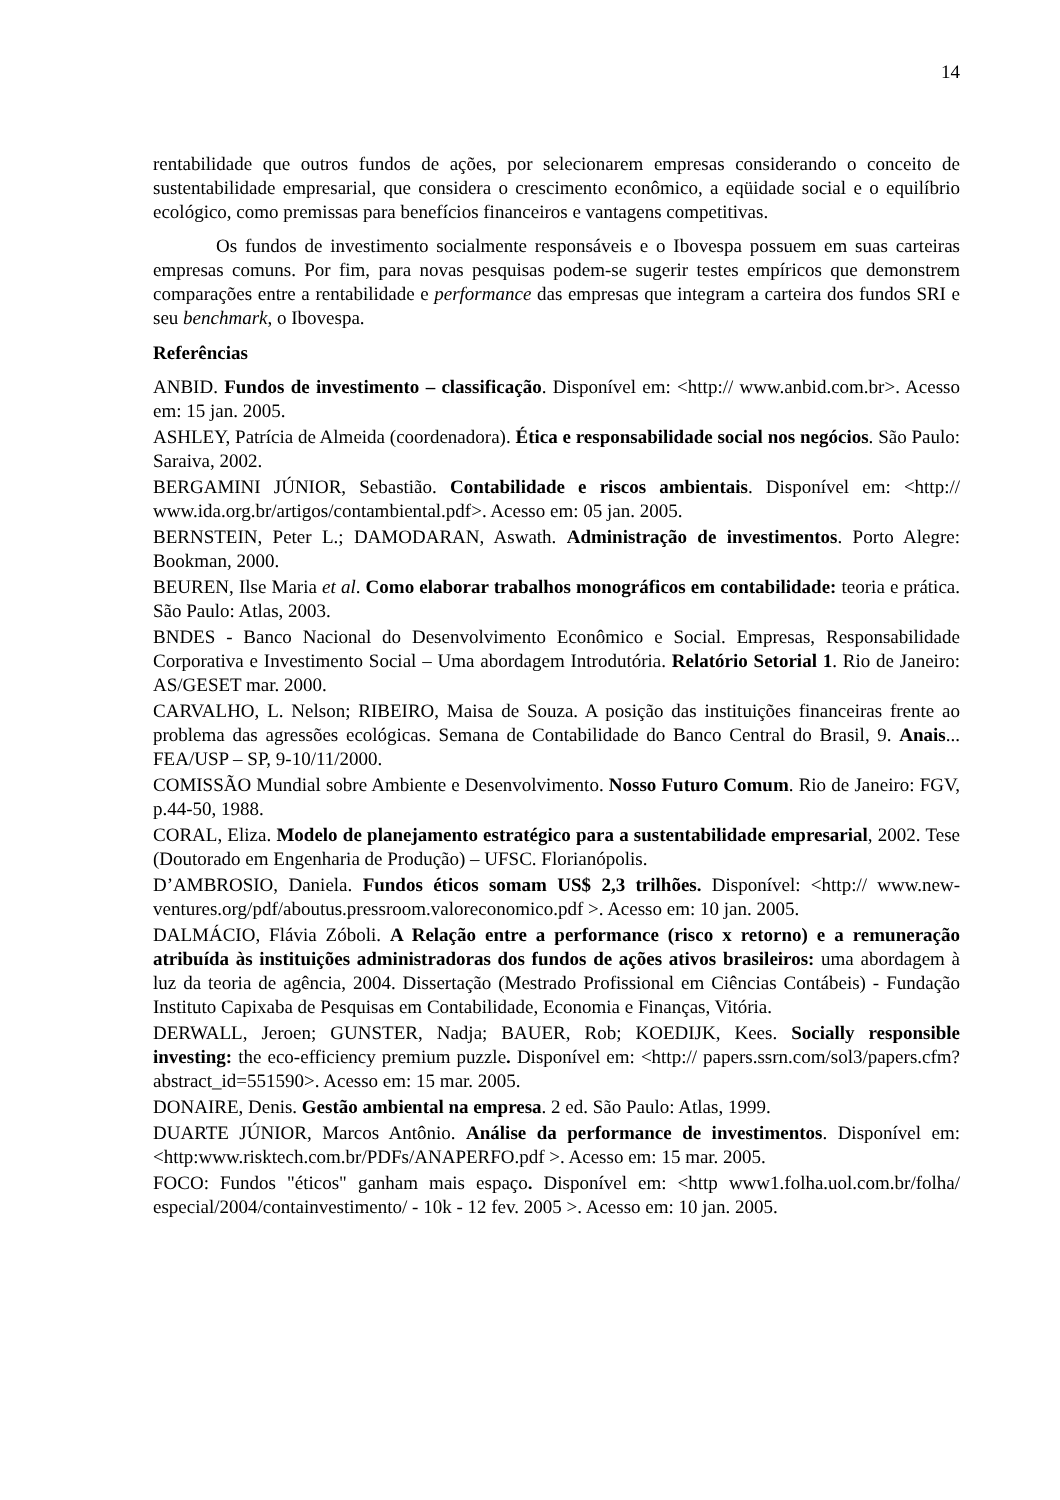14
rentabilidade que outros fundos de ações, por selecionarem empresas considerando o conceito de sustentabilidade empresarial, que considera o crescimento econômico, a eqüidade social e o equilíbrio ecológico, como premissas para benefícios financeiros e vantagens competitivas.
Os fundos de investimento socialmente responsáveis e o Ibovespa possuem em suas carteiras empresas comuns. Por fim, para novas pesquisas podem-se sugerir testes empíricos que demonstrem comparações entre a rentabilidade e performance das empresas que integram a carteira dos fundos SRI e seu benchmark, o Ibovespa.
Referências
ANBID. Fundos de investimento – classificação. Disponível em: <http:// www.anbid.com.br>. Acesso em: 15 jan. 2005.
ASHLEY, Patrícia de Almeida (coordenadora). Ética e responsabilidade social nos negócios. São Paulo: Saraiva, 2002.
BERGAMINI JÚNIOR, Sebastião. Contabilidade e riscos ambientais. Disponível em: <http:// www.ida.org.br/artigos/contambiental.pdf>. Acesso em: 05 jan. 2005.
BERNSTEIN, Peter L.; DAMODARAN, Aswath. Administração de investimentos. Porto Alegre: Bookman, 2000.
BEUREN, Ilse Maria et al. Como elaborar trabalhos monográficos em contabilidade: teoria e prática. São Paulo: Atlas, 2003.
BNDES - Banco Nacional do Desenvolvimento Econômico e Social. Empresas, Responsabilidade Corporativa e Investimento Social – Uma abordagem Introdutória. Relatório Setorial 1. Rio de Janeiro: AS/GESET mar. 2000.
CARVALHO, L. Nelson; RIBEIRO, Maisa de Souza. A posição das instituições financeiras frente ao problema das agressões ecológicas. Semana de Contabilidade do Banco Central do Brasil, 9. Anais... FEA/USP – SP, 9-10/11/2000.
COMISSÃO Mundial sobre Ambiente e Desenvolvimento. Nosso Futuro Comum. Rio de Janeiro: FGV, p.44-50, 1988.
CORAL, Eliza. Modelo de planejamento estratégico para a sustentabilidade empresarial, 2002. Tese (Doutorado em Engenharia de Produção) – UFSC. Florianópolis.
D’AMBROSIO, Daniela. Fundos éticos somam US$ 2,3 trilhões. Disponível: <http:// www.new-ventures.org/pdf/aboutus.pressroom.valoreconomico.pdf >. Acesso em: 10 jan. 2005.
DALMÁCIO, Flávia Zóboli. A Relação entre a performance (risco x retorno) e a remuneração atribuída às instituições administradoras dos fundos de ações ativos brasileiros: uma abordagem à luz da teoria de agência, 2004. Dissertação (Mestrado Profissional em Ciências Contábeis) - Fundação Instituto Capixaba de Pesquisas em Contabilidade, Economia e Finanças, Vitória.
DERWALL, Jeroen; GUNSTER, Nadja; BAUER, Rob; KOEDIJK, Kees. Socially responsible investing: the eco-efficiency premium puzzle. Disponível em: <http:// papers.ssrn.com/sol3/papers.cfm?abstract_id=551590>. Acesso em: 15 mar. 2005.
DONAIRE, Denis. Gestão ambiental na empresa. 2 ed. São Paulo: Atlas, 1999.
DUARTE JÚNIOR, Marcos Antônio. Análise da performance de investimentos. Disponível em: <http:www.risktech.com.br/PDFs/ANAPERFO.pdf >. Acesso em: 15 mar. 2005.
FOCO: Fundos "éticos" ganham mais espaço. Disponível em: <http www1.folha.uol.com.br/folha/ especial/2004/containvestimento/ - 10k - 12 fev. 2005 >. Acesso em: 10 jan. 2005.